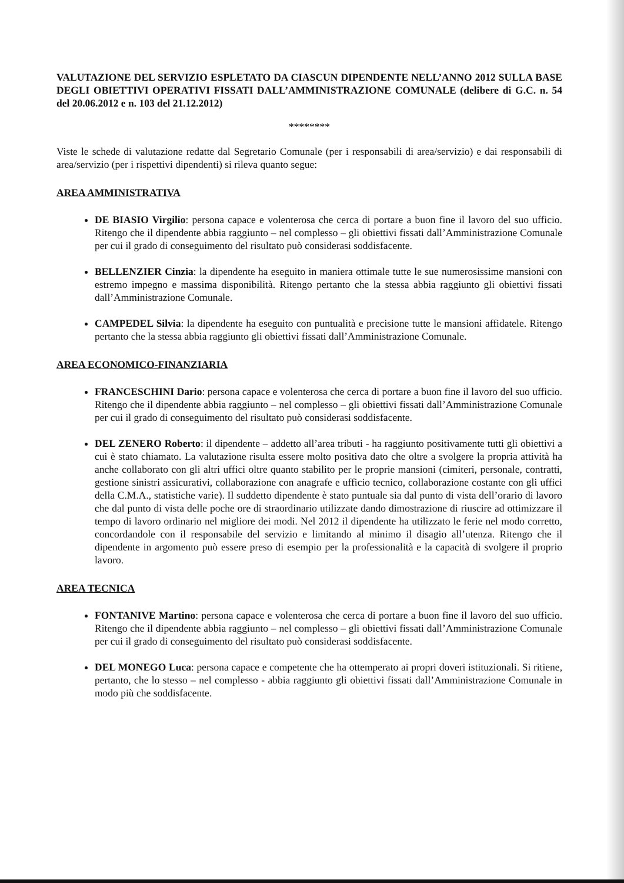VALUTAZIONE DEL SERVIZIO ESPLETATO DA CIASCUN DIPENDENTE NELL’ANNO 2012 SULLA BASE DEGLI OBIETTIVI OPERATIVI FISSATI DALL’AMMINISTRAZIONE COMUNALE (delibere di G.C. n. 54 del 20.06.2012 e n. 103 del 21.12.2012)
********
Viste le schede di valutazione redatte dal Segretario Comunale (per i responsabili di area/servizio) e dai responsabili di area/servizio (per i rispettivi dipendenti) si rileva quanto segue:
AREA AMMINISTRATIVA
DE BIASIO Virgilio: persona capace e volenterosa che cerca di portare a buon fine il lavoro del suo ufficio. Ritengo che il dipendente abbia raggiunto – nel complesso – gli obiettivi fissati dall’Amministrazione Comunale per cui il grado di conseguimento del risultato può considerasi soddisfacente.
BELLENZIER Cinzia: la dipendente ha eseguito in maniera ottimale tutte le sue numerosissime mansioni con estremo impegno e massima disponibilità. Ritengo pertanto che la stessa abbia raggiunto gli obiettivi fissati dall’Amministrazione Comunale.
CAMPEDEL Silvia: la dipendente ha eseguito con puntualità e precisione tutte le mansioni affidatele. Ritengo pertanto che la stessa abbia raggiunto gli obiettivi fissati dall’Amministrazione Comunale.
AREA ECONOMICO-FINANZIARIA
FRANCESCHINI Dario: persona capace e volenterosa che cerca di portare a buon fine il lavoro del suo ufficio. Ritengo che il dipendente abbia raggiunto – nel complesso – gli obiettivi fissati dall’Amministrazione Comunale per cui il grado di conseguimento del risultato può considerasi soddisfacente.
DEL ZENERO Roberto: il dipendente – addetto all’area tributi - ha raggiunto positivamente tutti gli obiettivi a cui è stato chiamato. La valutazione risulta essere molto positiva dato che oltre a svolgere la propria attività ha anche collaborato con gli altri uffici oltre quanto stabilito per le proprie mansioni (cimiteri, personale, contratti, gestione sinistri assicurativi, collaborazione con anagrafe e ufficio tecnico, collaborazione costante con gli uffici della C.M.A., statistiche varie). Il suddetto dipendente è stato puntuale sia dal punto di vista dell’orario di lavoro che dal punto di vista delle poche ore di straordinario utilizzate dando dimostrazione di riuscire ad ottimizzare il tempo di lavoro ordinario nel migliore dei modi. Nel 2012 il dipendente ha utilizzato le ferie nel modo corretto, concordandole con il responsabile del servizio e limitando al minimo il disagio all’utenza. Ritengo che il dipendente in argomento può essere preso di esempio per la professionalità e la capacità di svolgere il proprio lavoro.
AREA TECNICA
FONTANIVE Martino: persona capace e volenterosa che cerca di portare a buon fine il lavoro del suo ufficio. Ritengo che il dipendente abbia raggiunto – nel complesso – gli obiettivi fissati dall’Amministrazione Comunale per cui il grado di conseguimento del risultato può considerasi soddisfacente.
DEL MONEGO Luca: persona capace e competente che ha ottemperato ai propri doveri istituzionali. Si ritiene, pertanto, che lo stesso – nel complesso - abbia raggiunto gli obiettivi fissati dall’Amministrazione Comunale in modo più che soddisfacente.